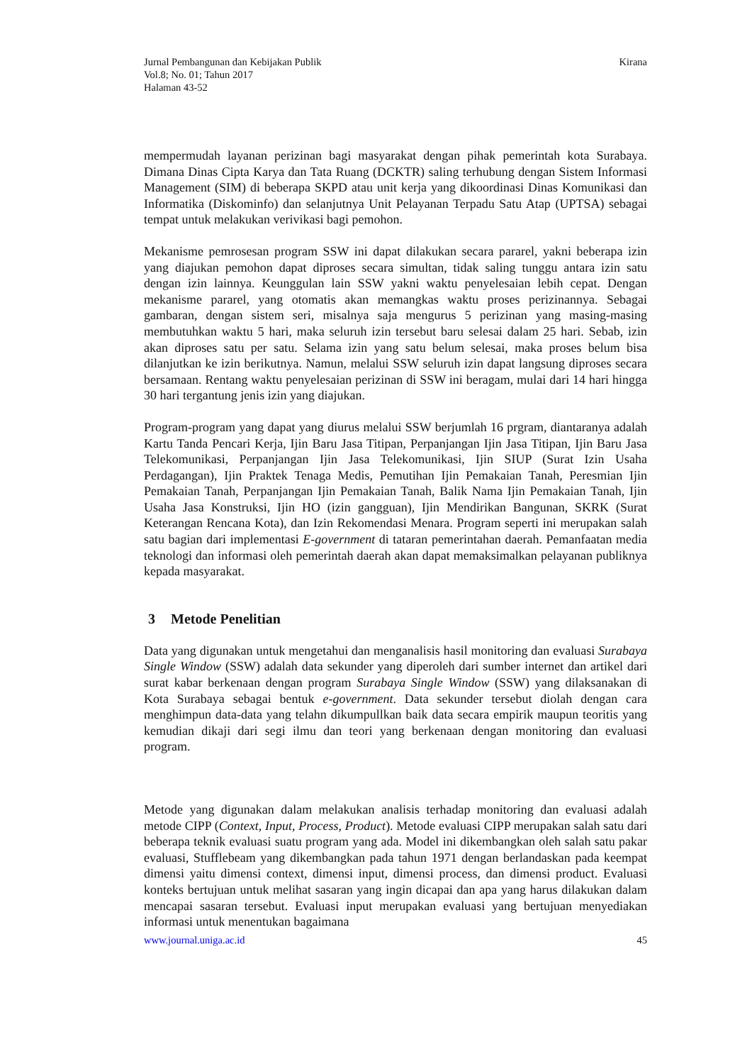Jurnal Pembangunan dan Kebijakan Publik
Vol.8; No. 01; Tahun 2017
Halaman 43-52
Kirana
mempermudah layanan perizinan bagi masyarakat dengan pihak pemerintah kota Surabaya. Dimana Dinas Cipta Karya dan Tata Ruang (DCKTR) saling terhubung dengan Sistem Informasi Management (SIM) di beberapa SKPD atau unit kerja yang dikoordinasi Dinas Komunikasi dan Informatika (Diskominfo) dan selanjutnya Unit Pelayanan Terpadu Satu Atap (UPTSA) sebagai tempat untuk melakukan verivikasi bagi pemohon.
Mekanisme pemrosesan program SSW ini dapat dilakukan secara pararel, yakni beberapa izin yang diajukan pemohon dapat diproses secara simultan, tidak saling tunggu antara izin satu dengan izin lainnya. Keunggulan lain SSW yakni waktu penyelesaian lebih cepat. Dengan mekanisme pararel, yang otomatis akan memangkas waktu proses perizinannya. Sebagai gambaran, dengan sistem seri, misalnya saja mengurus 5 perizinan yang masing-masing membutuhkan waktu 5 hari, maka seluruh izin tersebut baru selesai dalam 25 hari. Sebab, izin akan diproses satu per satu. Selama izin yang satu belum selesai, maka proses belum bisa dilanjutkan ke izin berikutnya. Namun, melalui SSW seluruh izin dapat langsung diproses secara bersamaan. Rentang waktu penyelesaian perizinan di SSW ini beragam, mulai dari 14 hari hingga 30 hari tergantung jenis izin yang diajukan.
Program-program yang dapat yang diurus melalui SSW berjumlah 16 prgram, diantaranya adalah Kartu Tanda Pencari Kerja, Ijin Baru Jasa Titipan, Perpanjangan Ijin Jasa Titipan, Ijin Baru Jasa Telekomunikasi, Perpanjangan Ijin Jasa Telekomunikasi, Ijin SIUP (Surat Izin Usaha Perdagangan), Ijin Praktek Tenaga Medis, Pemutihan Ijin Pemakaian Tanah, Peresmian Ijin Pemakaian Tanah, Perpanjangan Ijin Pemakaian Tanah, Balik Nama Ijin Pemakaian Tanah, Ijin Usaha Jasa Konstruksi, Ijin HO (izin gangguan), Ijin Mendirikan Bangunan, SKRK (Surat Keterangan Rencana Kota), dan Izin Rekomendasi Menara. Program seperti ini merupakan salah satu bagian dari implementasi E-government di tataran pemerintahan daerah. Pemanfaatan media teknologi dan informasi oleh pemerintah daerah akan dapat memaksimalkan pelayanan publiknya kepada masyarakat.
3 Metode Penelitian
Data yang digunakan untuk mengetahui dan menganalisis hasil monitoring dan evaluasi Surabaya Single Window (SSW) adalah data sekunder yang diperoleh dari sumber internet dan artikel dari surat kabar berkenaan dengan program Surabaya Single Window (SSW) yang dilaksanakan di Kota Surabaya sebagai bentuk e-government. Data sekunder tersebut diolah dengan cara menghimpun data-data yang telahn dikumpullkan baik data secara empirik maupun teoritis yang kemudian dikaji dari segi ilmu dan teori yang berkenaan dengan monitoring dan evaluasi program.
Metode yang digunakan dalam melakukan analisis terhadap monitoring dan evaluasi adalah metode CIPP (Context, Input, Process, Product). Metode evaluasi CIPP merupakan salah satu dari beberapa teknik evaluasi suatu program yang ada. Model ini dikembangkan oleh salah satu pakar evaluasi, Stufflebeam yang dikembangkan pada tahun 1971 dengan berlandaskan pada keempat dimensi yaitu dimensi context, dimensi input, dimensi process, dan dimensi product. Evaluasi konteks bertujuan untuk melihat sasaran yang ingin dicapai dan apa yang harus dilakukan dalam mencapai sasaran tersebut. Evaluasi input merupakan evaluasi yang bertujuan menyediakan informasi untuk menentukan bagaimana
www.journal.uniga.ac.id 45